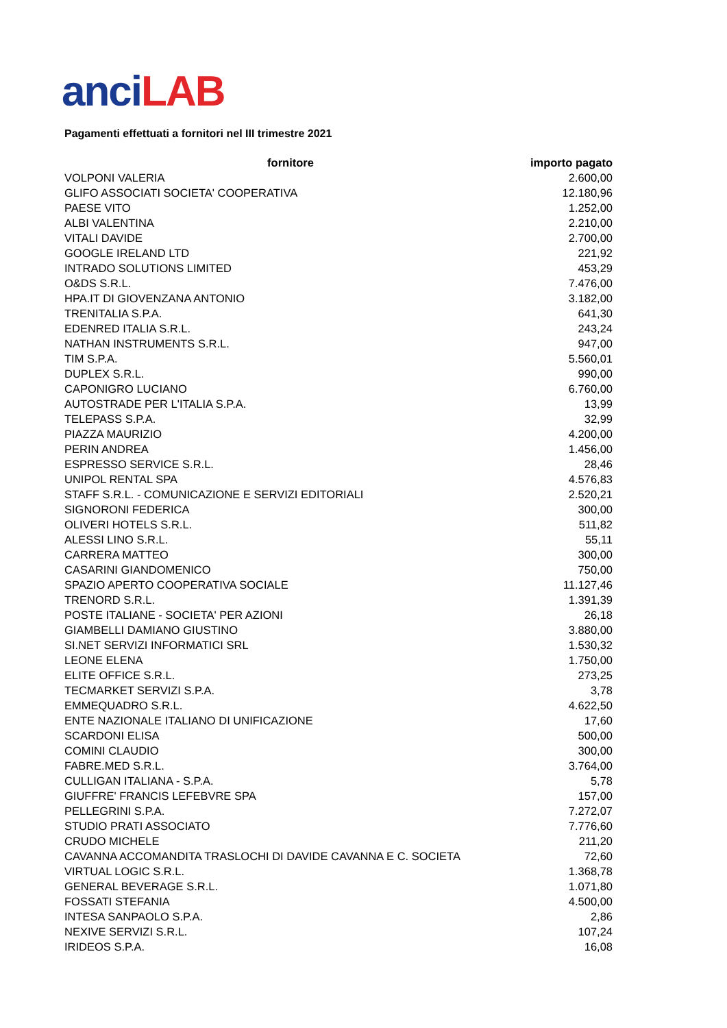anci LAB
Pagamenti effettuati a fornitori nel III trimestre 2021
| fornitore | importo pagato |
| --- | --- |
| VOLPONI VALERIA | 2.600,00 |
| GLIFO ASSOCIATI SOCIETA' COOPERATIVA | 12.180,96 |
| PAESE VITO | 1.252,00 |
| ALBI VALENTINA | 2.210,00 |
| VITALI DAVIDE | 2.700,00 |
| GOOGLE IRELAND LTD | 221,92 |
| INTRADO SOLUTIONS LIMITED | 453,29 |
| O&DS S.R.L. | 7.476,00 |
| HPA.IT DI GIOVENZANA ANTONIO | 3.182,00 |
| TRENITALIA S.P.A. | 641,30 |
| EDENRED ITALIA S.R.L. | 243,24 |
| NATHAN INSTRUMENTS S.R.L. | 947,00 |
| TIM S.P.A. | 5.560,01 |
| DUPLEX S.R.L. | 990,00 |
| CAPONIGRO LUCIANO | 6.760,00 |
| AUTOSTRADE PER L'ITALIA S.P.A. | 13,99 |
| TELEPASS S.P.A. | 32,99 |
| PIAZZA MAURIZIO | 4.200,00 |
| PERIN ANDREA | 1.456,00 |
| ESPRESSO SERVICE S.R.L. | 28,46 |
| UNIPOL RENTAL SPA | 4.576,83 |
| STAFF S.R.L. - COMUNICAZIONE E SERVIZI EDITORIALI | 2.520,21 |
| SIGNORONI FEDERICA | 300,00 |
| OLIVERI HOTELS S.R.L. | 511,82 |
| ALESSI LINO S.R.L. | 55,11 |
| CARRERA MATTEO | 300,00 |
| CASARINI GIANDOMENICO | 750,00 |
| SPAZIO APERTO COOPERATIVA SOCIALE | 11.127,46 |
| TRENORD S.R.L. | 1.391,39 |
| POSTE ITALIANE - SOCIETA' PER AZIONI | 26,18 |
| GIAMBELLI DAMIANO GIUSTINO | 3.880,00 |
| SI.NET SERVIZI INFORMATICI SRL | 1.530,32 |
| LEONE ELENA | 1.750,00 |
| ELITE OFFICE S.R.L. | 273,25 |
| TECMARKET SERVIZI S.P.A. | 3,78 |
| EMMEQUADRO S.R.L. | 4.622,50 |
| ENTE NAZIONALE ITALIANO DI UNIFICAZIONE | 17,60 |
| SCARDONI ELISA | 500,00 |
| COMINI CLAUDIO | 300,00 |
| FABRE.MED S.R.L. | 3.764,00 |
| CULLIGAN ITALIANA - S.P.A. | 5,78 |
| GIUFFRE' FRANCIS LEFEBVRE SPA | 157,00 |
| PELLEGRINI S.P.A. | 7.272,07 |
| STUDIO PRATI ASSOCIATO | 7.776,60 |
| CRUDO MICHELE | 211,20 |
| CAVANNA ACCOMANDITA TRASLOCHI DI DAVIDE CAVANNA E C. SOCIETA | 72,60 |
| VIRTUAL LOGIC S.R.L. | 1.368,78 |
| GENERAL BEVERAGE S.R.L. | 1.071,80 |
| FOSSATI STEFANIA | 4.500,00 |
| INTESA SANPAOLO S.P.A. | 2,86 |
| NEXIVE SERVIZI S.R.L. | 107,24 |
| IRIDEOS S.P.A. | 16,08 |